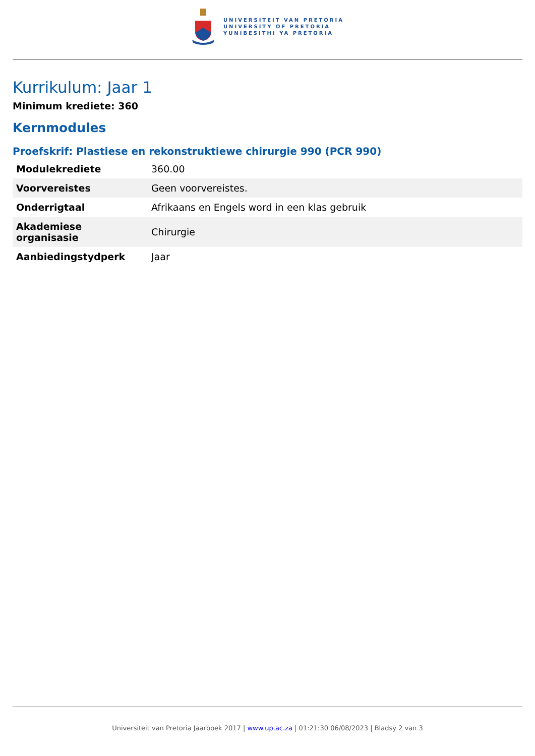UNIVERSITEIT VAN PRETORIA
UNIVERSITY OF PRETORIA
YUNIBESITHI YA PRETORIA
Kurrikulum: Jaar 1
Minimum krediete: 360
Kernmodules
Proefskrif: Plastiese en rekonstruktiewe chirurgie 990 (PCR 990)
| Modulekrediete | 360.00 |
| Voorvereistes | Geen voorvereistes. |
| Onderrigtaal | Afrikaans en Engels word in een klas gebruik |
| Akademiese organisasie | Chirurgie |
| Aanbiedingstydperk | Jaar |
Universiteit van Pretoria Jaarboek 2017 | www.up.ac.za | 01:21:30 06/08/2023 | Bladsy 2 van 3